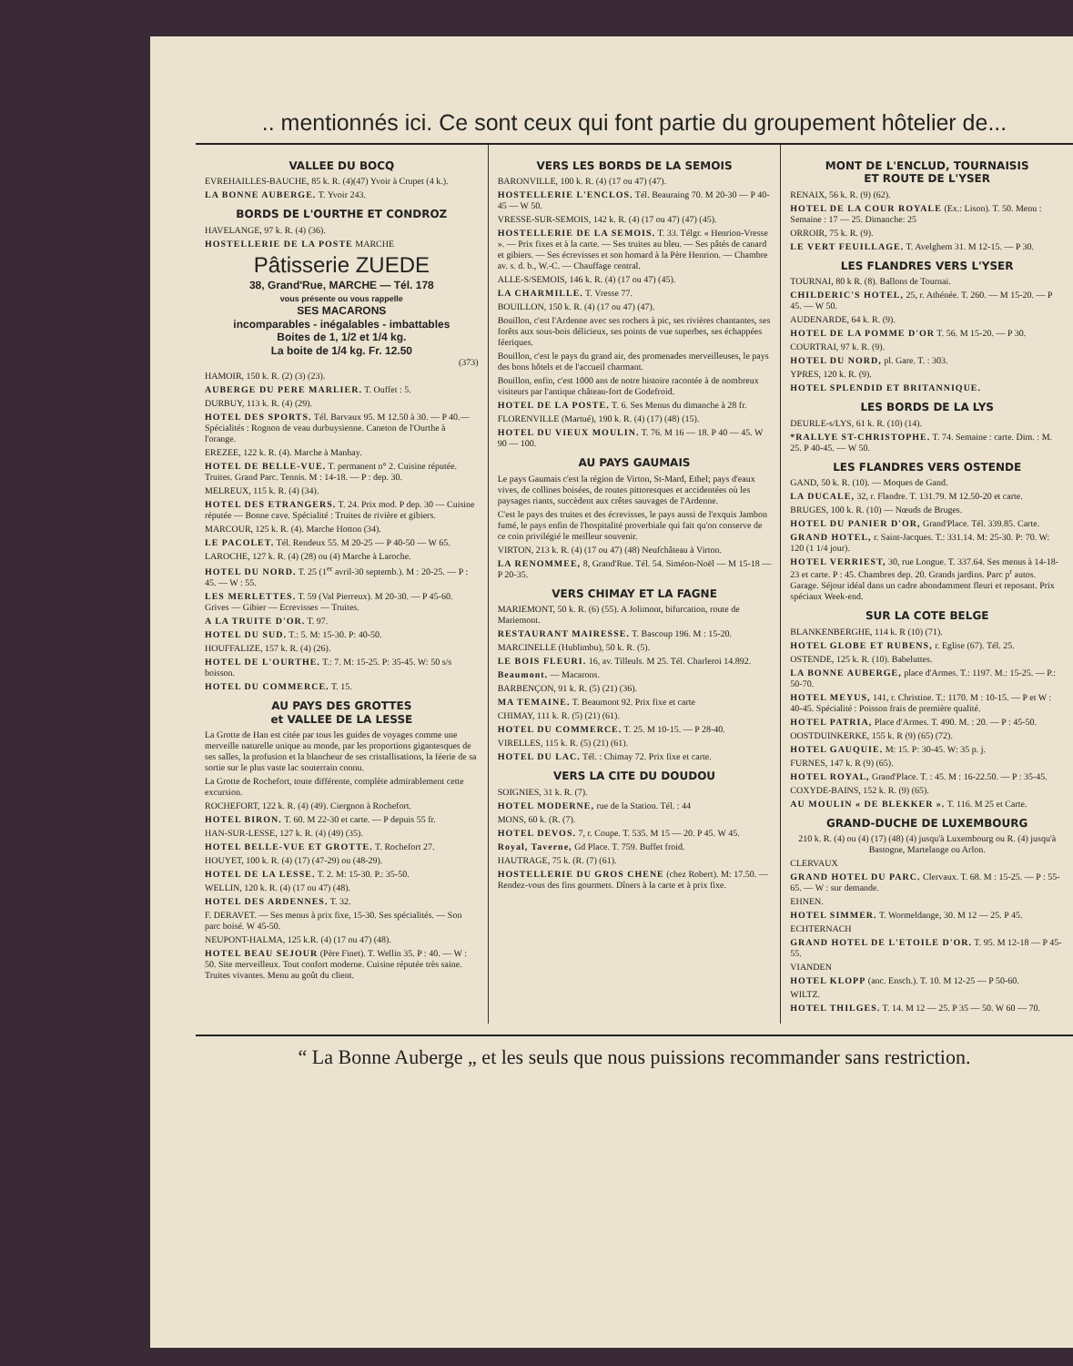.. mentionnés ici. Ce sont ceux qui font partie du groupement hôtelier de...
VALLEE DU BOCQ
EVREHAILLES-BAUCHE, 85 k. R. (4)(47) Yvoir à Crupet (4 k.).
LA BONNE AUBERGE. T. Yvoir 243.
BORDS DE L'OURTHE ET CONDROZ
HAVELANGE, 97 k. R. (4) (36).
HOSTELLERIE DE LA POSTE MARCHE
Pâtisserie ZUEDE
38, Grand'Rue, MARCHE — Tél. 178
vous présente ou vous rappelle
SES MACARONS
incomparables - inégalables - imbattables
Boites de 1, 1/2 et 1/4 kg.
La boite de 1/4 kg. Fr. 12.50
(373)
HAMOIR, 150 k. R. (2) (3) (23).
AUBERGE DU PERE MARLIER. T. Ouffet : 5.
DURBUY, 113 k. R. (4) (29).
HOTEL DES SPORTS. Tél. Barvaux 95. M 12.50 à 30. — P 40.— Spécialités : Rognon de veau durbuysienne. Caneton de l'Ourthe à l'orange.
EREZEE, 122 k. R. (4). Marche à Manhay.
HOTEL DE BELLE-VUE. T. permanent n° 2. Cuisine réputée. Truites. Grand Parc. Tennis. M : 14-18. — P : dep. 30.
MELREUX, 115 k. R. (4) (34).
HOTEL DES ETRANGERS. T. 24. Prix mod. P dep. 30 — Cuisine réputée — Bonne cave. Spécialité : Truites de rivière et gibiers.
MARCOUR, 125 k. R. (4). Marche Hotton (34).
LE PACOLET. Tél. Rendeux 55. M 20-25 — P 40-50 — W 65.
LAROCHE, 127 k. R. (4) (28) ou (4) Marche à Laroche.
HOTEL DU NORD. T. 25 (1<sup>er</sup> avril-30 septemb.). M : 20-25. — P : 45. — W : 55.
LES MERLETTES. T. 59 (Val Pierreux). M 20-30. — P 45-60. Grives — Gibier — Ecrevisses — Truites.
A LA TRUITE D'OR. T. 97.
HOTEL DU SUD. T.: 5. M: 15-30. P: 40-50.
HOUFFALIZE, 157 k. R. (4) (26).
HOTEL DE L'OURTHE. T.: 7. M: 15-25. P: 35-45. W: 50 s/s boisson.
HOTEL DU COMMERCE. T. 15.
AU PAYS DES GROTTES
et VALLEE DE LA LESSE
La Grotte de Han est citée par tous les guides de voyages comme une merveille naturelle unique au monde, par les proportions gigantesques de ses salles, la profusion et la blancheur de ses cristallisations, la féerie de sa sortie sur le plus vaste lac souterrain connu.
La Grotte de Rochefort, toute différente, complète admirablement cette excursion.
ROCHEFORT, 122 k. R. (4) (49). Ciergnon à Rochefort.
HOTEL BIRON. T. 60. M 22-30 et carte. — P depuis 55 fr.
HAN-SUR-LESSE, 127 k. R. (4) (49) (35).
HOTEL BELLE-VUE ET GROTTE. T. Rochefort 27.
HOUYET, 100 k. R. (4) (17) (47-29) ou (48-29).
HOTEL DE LA LESSE. T. 2. M: 15-30. P.: 35-50.
WELLIN, 120 k. R. (4) (17 ou 47) (48).
HOTEL DES ARDENNES. T. 32.
F. DERAVET. — Ses menus à prix fixe, 15-30. Ses spécialités. — Son parc boisé. W 45-50.
NEUPONT-HALMA, 125 k.R. (4) (17 ou 47) (48).
HOTEL BEAU SEJOUR (Père Finet). T. Wellin 35. P : 40. — W : 50. Site merveilleux. Tout confort moderne. Cuisine réputée très saine. Truites vivantes. Menu au goût du client.
VERS LES BORDS DE LA SEMOIS
BARONVILLE, 100 k. R. (4) (17 ou 47) (47).
HOSTELLERIE L'ENCLOS. Tél. Beauraing 70. M 20-30 — P 40-45 — W 50.
VRESSE-SUR-SEMOIS, 142 k. R. (4) (17 ou 47) (47) (45).
HOSTELLERIE DE LA SEMOIS. T. 33. Télgr. « Henrion-Vresse ». — Prix fixes et à la carte. — Ses truites au bleu. — Ses pâtés de canard et gibiers. — Ses écrevisses et son homard à la Père Henrion. — Chambre av. s. d. b., W.-C. — Chauffage central.
ALLE-S/SEMOIS, 146 k. R. (4) (17 ou 47) (45).
LA CHARMILLE. T. Vresse 77.
BOUILLON, 150 k. R. (4) (17 ou 47) (47).
Bouillon, c'est l'Ardenne avec ses rochers à pic, ses rivières chantantes, ses forêts aux sous-bois délicieux, ses points de vue superbes, ses échappées féeriques.
Bouillon, c'est le pays du grand air, des promenades merveilleuses, le pays des bons hôtels et de l'accueil charmant.
Bouillon, enfin, c'est 1000 ans de notre histoire racontée à de nombreux visiteurs par l'antique château-fort de Godefroid.
HOTEL DE LA POSTE. T. 6. Ses Menus du dimanche à 28 fr.
FLORENVILLE (Martué), 190 k. R. (4) (17) (48) (15).
HOTEL DU VIEUX MOULIN. T. 76. M 16 — 18. P 40 — 45. W 90 — 100.
AU PAYS GAUMAIS
Le pays Gaumais c'est la région de Virton, St-Mard, Ethel; pays d'eaux vives, de collines boisées, de routes pittoresques et accidentées où les paysages riants, succèdent aux crêtes sauvages de l'Ardenne.
C'est le pays des truites et des écrevisses, le pays aussi de l'exquis Jambon fumé, le pays enfin de l'hospitalité proverbiale qui fait qu'on conserve de ce coin privilégié le meilleur souvenir.
VIRTON, 213 k. R. (4) (17 ou 47) (48) Neufchâteau à Virton.
LA RENOMMEE, 8, Grand'Rue. Tél. 54. Siméon-Noël — M 15-18 — P 20-35.
VERS CHIMAY ET LA FAGNE
MARIEMONT, 50 k. R. (6) (55). A Jolimont, bifurcation, route de Mariemont.
RESTAURANT MAIRESSE. T. Bascoup 196. M : 15-20.
MARCINELLE (Hublimbu), 50 k. R. (5).
LE BOIS FLEURI. 16, av. Tilleuls. M 25. Tél. Charleroi 14.892.
Beaumont. — Macarons.
BARBENÇON, 91 k. R. (5) (21) (36).
MA TEMAINE. T. Beaumont 92. Prix fixe et carte
CHIMAY, 111 k. R. (5) (21) (61).
HOTEL DU COMMERCE. T. 25. M 10-15. — P 28-40.
VIRELLES, 115 k. R. (5) (21) (61).
HOTEL DU LAC. Tél. : Chimay 72. Prix fixe et carte.
VERS LA CITE DU DOUDOU
SOIGNIES, 31 k. R. (7).
HOTEL MODERNE, rue de la Station. Tél. : 44
MONS, 60 k. (R. (7).
HOTEL DEVOS. 7, r. Coupe. T. 535. M 15 — 20. P 45. W 45.
Royal, Taverne, Gd Place. T. 759. Buffet froid.
HAUTRAGE, 75 k. (R. (7) (61).
HOSTELLERIE DU GROS CHENE (chez Robert). M: 17.50. — Rendez-vous des fins gourmets. Dîners à la carte et à prix fixe.
MONT DE L'ENCLUD, TOURNAISIS
ET ROUTE DE L'YSER
RENAIX, 56 k. R. (9) (62).
HOTEL DE LA COUR ROYALE (Ex.: Lison). T. 50. Menu : Semaine : 17 — 25. Dimanche: 25
ORROIR, 75 k. R. (9).
LE VERT FEUILLAGE. T. Avelghem 31. M 12-15. — P 30.
LES FLANDRES VERS L'YSER
TOURNAI, 80 k R. (8). Ballons de Tournai.
CHILDERIC'S HOTEL, 25, r. Athénée. T. 260. — M 15-20. — P 45. — W 50.
AUDENARDE, 64 k. R. (9).
HOTEL DE LA POMME D'OR T. 56. M 15-20. — P 30.
COURTRAI, 97 k. R. (9).
HOTEL DU NORD, pl. Gare. T. : 303.
YPRES, 120 k. R. (9).
HOTEL SPLENDID ET BRITANNIQUE.
LES BORDS DE LA LYS
DEURLE-s/LYS, 61 k. R. (10) (14).
*RALLYE ST-CHRISTOPHE. T. 74. Semaine : carte. Dim. : M. 25. P 40-45. — W 50.
LES FLANDRES VERS OSTENDE
GAND, 50 k. R. (10). — Moques de Gand.
LA DUCALE, 32, r. Flandre. T. 131.79. M 12.50-20 et carte.
BRUGES, 100 k. R. (10) — Nœuds de Bruges.
HOTEL DU PANIER D'OR, Grand'Place. Tél. 339.85. Carte.
GRAND HOTEL, r. Saint-Jacques. T.: 331.14. M: 25-30. P: 70. W: 120 (1 1/4 jour).
HOTEL VERRIEST, 30, rue Longue. T. 337.64. Ses menus à 14-18-23 et carte. P : 45. Chambres dep. 20. Grands jardins. Parc p<sup>r</sup> autos. Garage. Séjour idéal dans un cadre abondamment fleuri et reposant. Prix spéciaux Week-end.
SUR LA COTE BELGE
BLANKENBERGHE, 114 k. R (10) (71).
HOTEL GLOBE ET RUBENS, r. Eglise (67). Tél. 25.
OSTENDE, 125 k. R. (10). Babeluttes.
LA BONNE AUBERGE, place d'Armes. T.: 1197. M.: 15-25. — P.: 50-70.
HOTEL MEYUS, 141, r. Christine. T.: 1170. M : 10-15. — P et W : 40-45. Spécialité : Poisson frais de première qualité.
HOTEL PATRIA, Place d'Armes. T. 490. M. : 20. — P : 45-50.
OOSTDUINKERKE, 155 k. R (9) (65) (72).
HOTEL GAUQUIE. M: 15. P: 30-45. W: 35 p. j.
FURNES, 147 k. R (9) (65).
HOTEL ROYAL, Grand'Place. T. : 45. M : 16-22.50. — P : 35-45.
COXYDE-BAINS, 152 k. R. (9) (65).
AU MOULIN « DE BLEKKER ». T. 116. M 25 et Carte.
GRAND-DUCHE DE LUXEMBOURG
210 k. R. (4) ou (4) (17) (48) (4) jusqu'à Luxembourg ou R. (4) jusqu'à Bastogne, Martelange ou Arlon.
CLERVAUX
GRAND HOTEL DU PARC. Clervaux. T. 68. M : 15-25. — P : 55-65. — W : sur demande.
EHNEN.
HOTEL SIMMER. T. Wormeldange, 30. M 12 — 25. P 45.
ECHTERNACH
GRAND HOTEL DE L'ETOILE D'OR. T. 95. M 12-18 — P 45-55.
VIANDEN
HOTEL KLOPP (anc. Ensch.). T. 10. M 12-25 — P 50-60.
WILTZ.
HOTEL THILGES. T. 14. M 12 — 25. P 35 — 50. W 60 — 70.
“ La Bonne Auberge „ et les seuls que nous puissions recommander sans restriction.